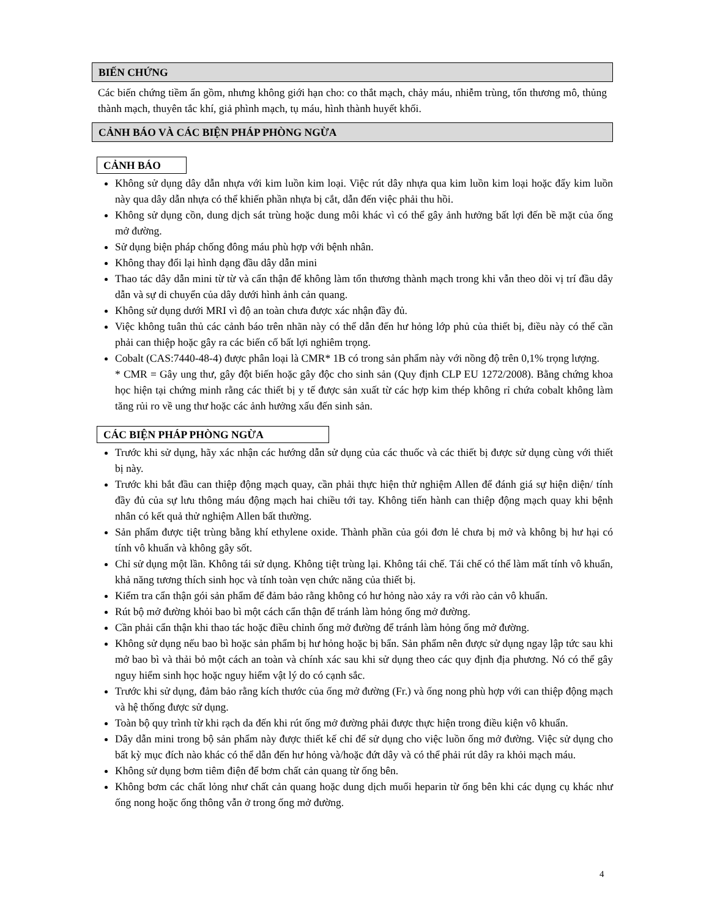BIẾN CHỨNG
Các biến chứng tiềm ẩn gồm, nhưng không giới hạn cho: co thắt mạch, chảy máu, nhiễm trùng, tổn thương mô, thủng thành mạch, thuyên tắc khí, giả phình mạch, tụ máu, hình thành huyết khối.
CẢNH BÁO VÀ CÁC BIỆN PHÁP PHÒNG NGỪA
CẢNH BÁO
Không sử dụng dây dẫn nhựa với kim luồn kim loại. Việc rút dây nhựa qua kim luồn kim loại hoặc đẩy kim luồn này qua dây dẫn nhựa có thể khiến phần nhựa bị cắt, dẫn đến việc phải thu hồi.
Không sử dụng cồn, dung dịch sát trùng hoặc dung môi khác vì có thể gây ảnh hưởng bất lợi đến bề mặt của ống mở đường.
Sử dụng biện pháp chống đông máu phù hợp với bệnh nhân.
Không thay đổi lại hình dạng đầu dây dẫn mini
Thao tác dây dẫn mini từ từ và cẩn thận để không làm tổn thương thành mạch trong khi vẫn theo dõi vị trí đầu dây dẫn và sự di chuyển của dây dưới hình ảnh cản quang.
Không sử dụng dưới MRI vì độ an toàn chưa được xác nhận đầy đủ.
Việc không tuân thủ các cảnh báo trên nhãn này có thể dẫn đến hư hỏng lớp phủ của thiết bị, điều này có thể cần phải can thiệp hoặc gây ra các biến cố bất lợi nghiêm trọng.
Cobalt (CAS:7440-48-4) được phân loại là CMR* 1B có trong sản phẩm này với nồng độ trên 0,1% trọng lượng.
* CMR = Gây ung thư, gây đột biến hoặc gây độc cho sinh sản (Quy định CLP EU 1272/2008). Bằng chứng khoa học hiện tại chứng minh rằng các thiết bị y tế được sản xuất từ các hợp kim thép không rỉ chứa cobalt không làm tăng rủi ro về ung thư hoặc các ảnh hưởng xấu đến sinh sản.
CÁC BIỆN PHÁP PHÒNG NGỪA
Trước khi sử dụng, hãy xác nhận các hướng dẫn sử dụng của các thuốc và các thiết bị được sử dụng cùng với thiết bị này.
Trước khi bắt đầu can thiệp động mạch quay, cần phải thực hiện thử nghiệm Allen để đánh giá sự hiện diện/ tính đầy đủ của sự lưu thông máu động mạch hai chiều tới tay. Không tiến hành can thiệp động mạch quay khi bệnh nhân có kết quả thử nghiệm Allen bất thường.
Sản phẩm được tiệt trùng bằng khí ethylene oxide. Thành phần của gói đơn lẻ chưa bị mở và không bị hư hại có tính vô khuẩn và không gây sốt.
Chỉ sử dụng một lần. Không tái sử dụng. Không tiệt trùng lại. Không tái chế. Tái chế có thể làm mất tính vô khuẩn, khả năng tương thích sinh học và tính toàn vẹn chức năng của thiết bị.
Kiểm tra cẩn thận gói sản phẩm để đảm bảo rằng không có hư hỏng nào xảy ra với rào cản vô khuẩn.
Rút bộ mở đường khỏi bao bì một cách cẩn thận để tránh làm hỏng ống mở đường.
Cần phải cẩn thận khi thao tác hoặc điều chỉnh ống mở đường để tránh làm hỏng ống mở đường.
Không sử dụng nếu bao bì hoặc sản phẩm bị hư hỏng hoặc bị bẩn. Sản phẩm nên được sử dụng ngay lập tức sau khi mở bao bì và thải bỏ một cách an toàn và chính xác sau khi sử dụng theo các quy định địa phương. Nó có thể gây nguy hiểm sinh học hoặc nguy hiểm vật lý do có cạnh sắc.
Trước khi sử dụng, đảm bảo rằng kích thước của ống mở đường (Fr.) và ống nong phù hợp với can thiệp động mạch và hệ thống được sử dụng.
Toàn bộ quy trình từ khi rạch da đến khi rút ống mở đường phải được thực hiện trong điều kiện vô khuẩn.
Dây dẫn mini trong bộ sản phẩm này được thiết kế chỉ để sử dụng cho việc luồn ống mở đường. Việc sử dụng cho bất kỳ mục đích nào khác có thể dẫn đến hư hỏng và/hoặc đứt dây và có thể phải rút dây ra khỏi mạch máu.
Không sử dụng bơm tiêm điện để bơm chất cản quang từ ống bên.
Không bơm các chất lỏng như chất cản quang hoặc dung dịch muối heparin từ ống bên khi các dụng cụ khác như ống nong hoặc ống thông vẫn ở trong ống mở đường.
4